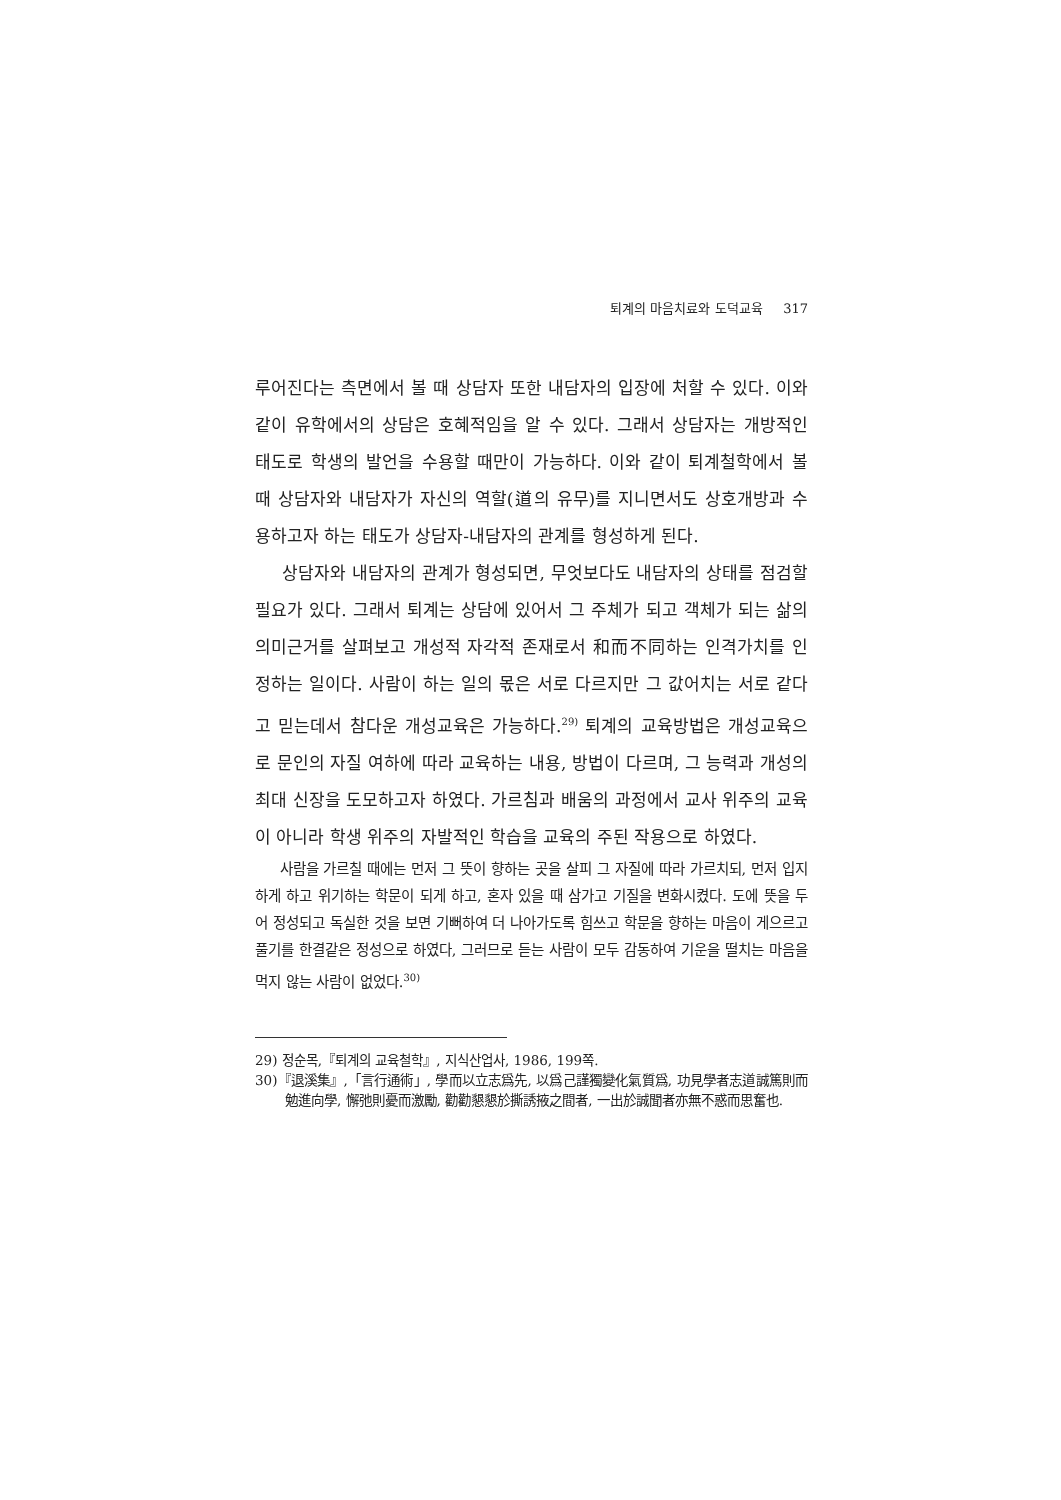퇴계의 마음치료와 도덕교육 317
루어진다는 측면에서 볼 때 상담자 또한 내담자의 입장에 처할 수 있다. 이와 같이 유학에서의 상담은 호혜적임을 알 수 있다. 그래서 상담자는 개방적인 태도로 학생의 발언을 수용할 때만이 가능하다. 이와 같이 퇴계철학에서 볼 때 상담자와 내담자가 자신의 역할(道의 유무)를 지니면서도 상호개방과 수용하고자 하는 태도가 상담자-내담자의 관계를 형성하게 된다.
상담자와 내담자의 관계가 형성되면, 무엇보다도 내담자의 상태를 점검할 필요가 있다. 그래서 퇴계는 상담에 있어서 그 주체가 되고 객체가 되는 삶의 의미근거를 살펴보고 개성적 자각적 존재로서 和而不同하는 인격가치를 인정하는 일이다. 사람이 하는 일의 몫은 서로 다르지만 그 값어치는 서로 같다고 믿는데서 참다운 개성교육은 가능하다.<sup>29)</sup> 퇴계의 교육방법은 개성교육으로 문인의 자질 여하에 따라 교육하는 내용, 방법이 다르며, 그 능력과 개성의 최대 신장을 도모하고자 하였다. 가르침과 배움의 과정에서 교사 위주의 교육이 아니라 학생 위주의 자발적인 학습을 교육의 주된 작용으로 하였다.
사람을 가르칠 때에는 먼저 그 뜻이 향하는 곳을 살피 그 자질에 따라 가르치되, 먼저 입지하게 하고 위기하는 학문이 되게 하고, 혼자 있을 때 삼가고 기질을 변화시켰다. 도에 뜻을 두어 정성되고 독실한 것을 보면 기뻐하여 더 나아가도록 힘쓰고 학문을 향하는 마음이 게으르고 풀기를 한결같은 정성으로 하였다, 그러므로 듣는 사람이 모두 감동하여 기운을 떨치는 마음을 먹지 않는 사람이 없었다.<sup>30)</sup>
29) 정순목,『퇴계의 교육철학』, 지식산업사, 1986, 199쪽.
30)『退溪集』,「言行通術」, 學而以立志爲先, 以爲己謹獨變化氣質爲, 功見學者志道誠篤則而勉進向學, 懈弛則憂而激勵, 勸勸懇懇於撕誘掖之間者, 一出於誠聞者亦無不惑而思奮也.